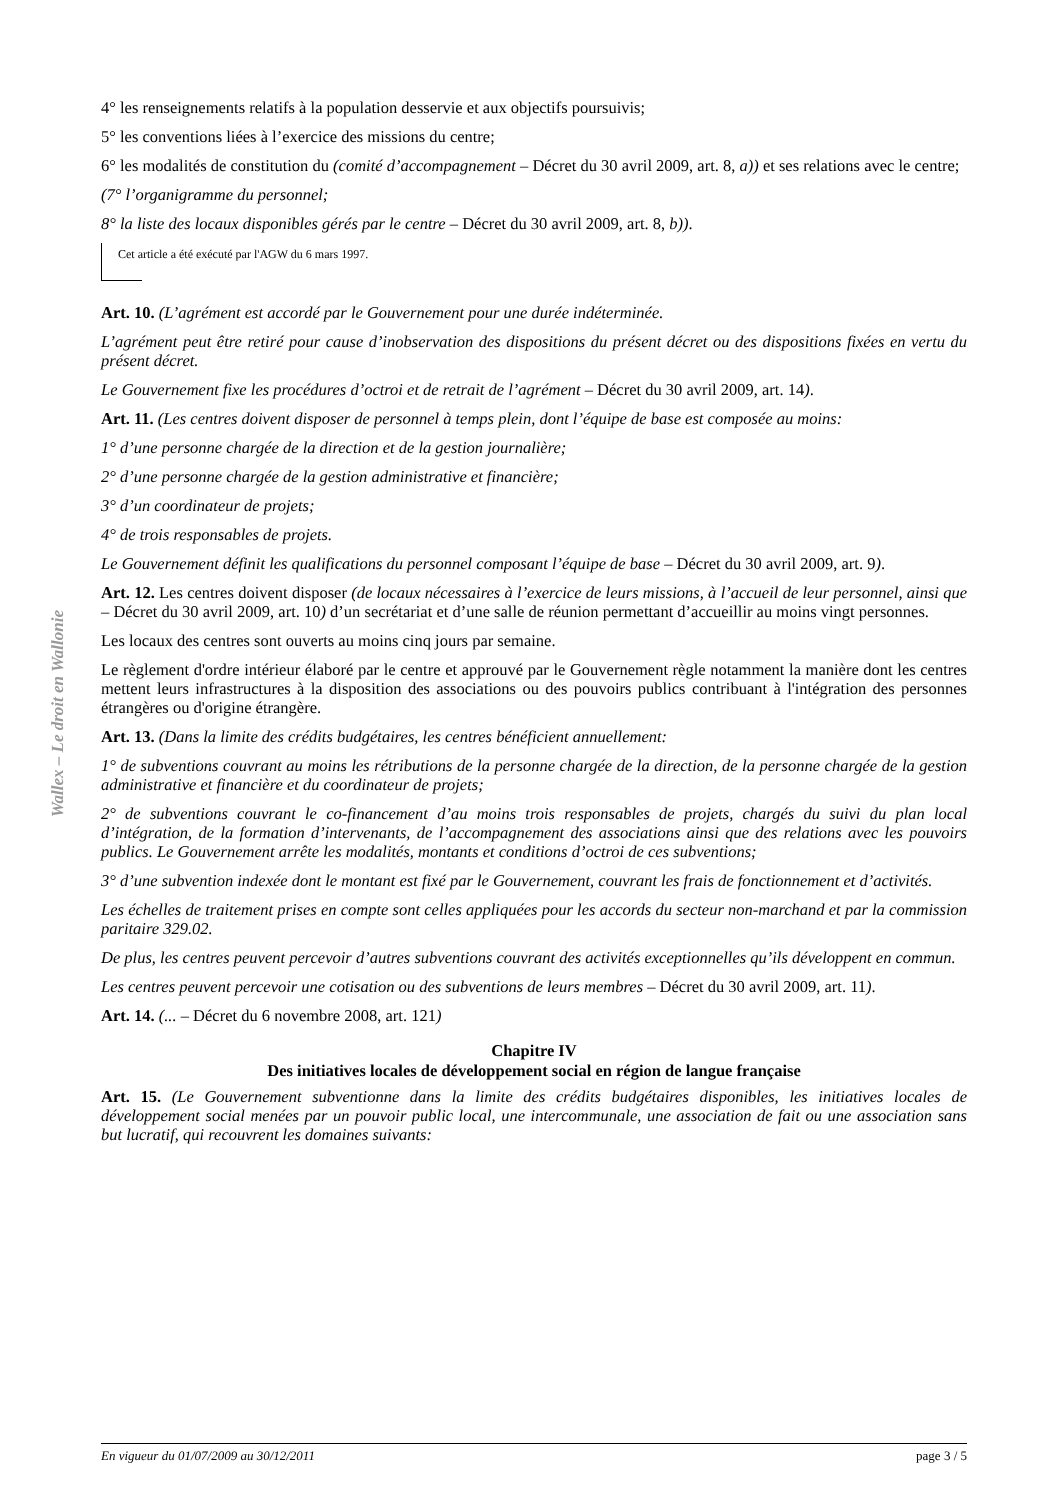Wallex – Le droit en Wallonie
4° les renseignements relatifs à la population desservie et aux objectifs poursuivis;
5° les conventions liées à l’exercice des missions du centre;
6° les modalités de constitution du (comité d’accompagnement – Décret du 30 avril 2009, art. 8, a)) et ses relations avec le centre;
(7° l’organigramme du personnel;
8° la liste des locaux disponibles gérés par le centre – Décret du 30 avril 2009, art. 8, b)).
Cet article a été exécuté par l'AGW du 6 mars 1997.
Art. 10. (L’agrément est accordé par le Gouvernement pour une durée indéterminée.
L’agrément peut être retiré pour cause d’inobservation des dispositions du présent décret ou des dispositions fixées en vertu du présent décret.
Le Gouvernement fixe les procédures d’octroi et de retrait de l’agrément – Décret du 30 avril 2009, art. 14).
Art. 11. (Les centres doivent disposer de personnel à temps plein, dont l’équipe de base est composée au moins:
1° d’une personne chargée de la direction et de la gestion journalière;
2° d’une personne chargée de la gestion administrative et financière;
3° d’un coordinateur de projets;
4° de trois responsables de projets.
Le Gouvernement définit les qualifications du personnel composant l’équipe de base – Décret du 30 avril 2009, art. 9).
Art. 12. Les centres doivent disposer (de locaux nécessaires à l’exercice de leurs missions, à l’accueil de leur personnel, ainsi que – Décret du 30 avril 2009, art. 10) d’un secrétariat et d’une salle de réunion permettant d’accueillir au moins vingt personnes.
Les locaux des centres sont ouverts au moins cinq jours par semaine.
Le règlement d'ordre intérieur élaboré par le centre et approuvé par le Gouvernement règle notamment la manière dont les centres mettent leurs infrastructures à la disposition des associations ou des pouvoirs publics contribuant à l'intégration des personnes étrangères ou d'origine étrangère.
Art. 13. (Dans la limite des crédits budgétaires, les centres bénéficient annuellement:
1° de subventions couvrant au moins les rétributions de la personne chargée de la direction, de la personne chargée de la gestion administrative et financière et du coordinateur de projets;
2° de subventions couvrant le co-financement d’au moins trois responsables de projets, chargés du suivi du plan local d’intégration, de la formation d’intervenants, de l’accompagnement des associations ainsi que des relations avec les pouvoirs publics. Le Gouvernement arrête les modalités, montants et conditions d’octroi de ces subventions;
3° d’une subvention indexée dont le montant est fixé par le Gouvernement, couvrant les frais de fonctionnement et d’activités.
Les échelles de traitement prises en compte sont celles appliquées pour les accords du secteur non-marchand et par la commission paritaire 329.02.
De plus, les centres peuvent percevoir d’autres subventions couvrant des activités exceptionnelles qu’ils développent en commun.
Les centres peuvent percevoir une cotisation ou des subventions de leurs membres – Décret du 30 avril 2009, art. 11).
Art. 14. (... – Décret du 6 novembre 2008, art. 121)
Chapitre IV
Des initiatives locales de développement social en région de langue française
Art. 15. (Le Gouvernement subventionne dans la limite des crédits budgétaires disponibles, les initiatives locales de développement social menées par un pouvoir public local, une intercommunale, une association de fait ou une association sans but lucratif, qui recouvrent les domaines suivants:
En vigueur du 01/07/2009 au 30/12/2011 page 3 / 5